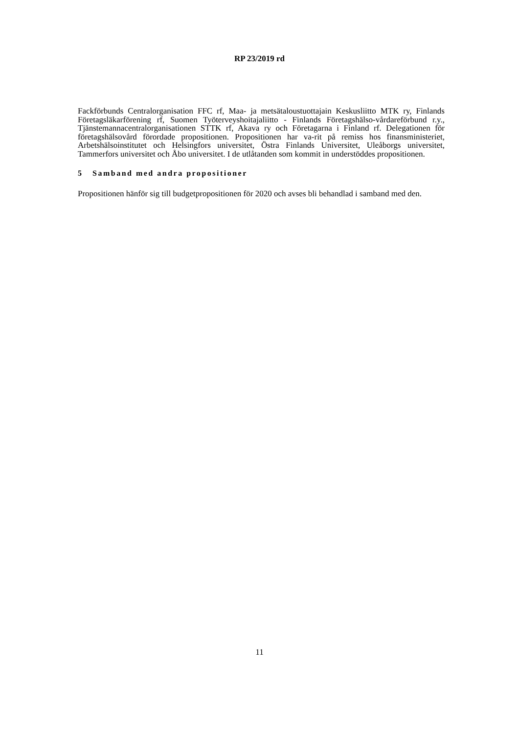RP 23/2019 rd
Fackförbunds Centralorganisation FFC rf, Maa- ja metsätaloustuottajain Keskusliitto MTK ry, Finlands Företagsläkarförening rf, Suomen Työterveyshoitajaliitto - Finlands Företagshälso-vårdareförbund r.y., Tjänstemannacentralorganisationen STTK rf, Akava ry och Företagarna i Finland rf. Delegationen för företagshälsovård förordade propositionen. Propositionen har va-rit på remiss hos finansministeriet, Arbetshälsoinstitutet och Helsingfors universitet, Östra Finlands Universitet, Uleåborgs universitet, Tammerfors universitet och Åbo universitet. I de utlåtanden som kommit in understöddes propositionen.
5 Samband med andra propositioner
Propositionen hänför sig till budgetpropositionen för 2020 och avses bli behandlad i samband med den.
11